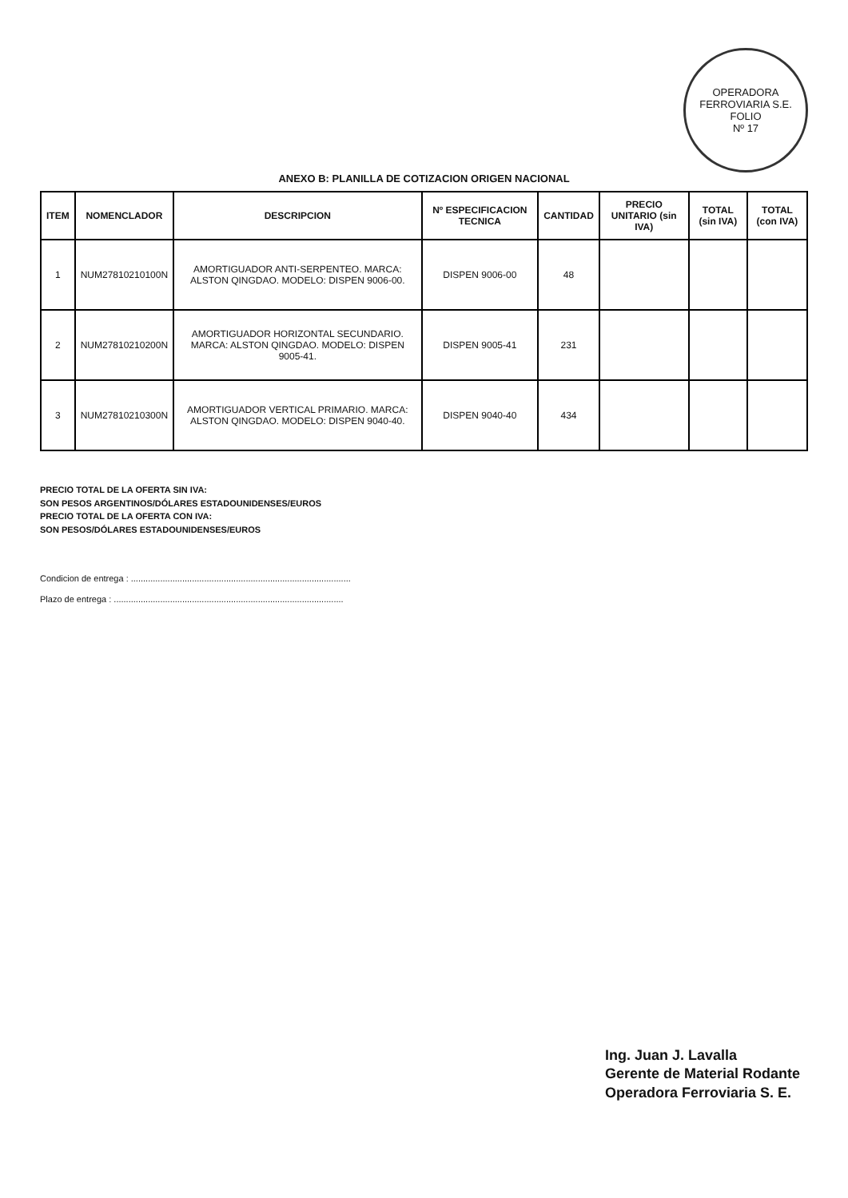OPERADORA FERROVIARIA S.E.
FOLIO
Nº 17
ANEXO B: PLANILLA DE COTIZACION ORIGEN NACIONAL
| ITEM | NOMENCLADOR | DESCRIPCION | Nº ESPECIFICACION TECNICA | CANTIDAD | PRECIO UNITARIO (sin IVA) | TOTAL (sin IVA) | TOTAL (con IVA) |
| --- | --- | --- | --- | --- | --- | --- | --- |
| 1 | NUM27810210100N | AMORTIGUADOR ANTI-SERPENTEO. MARCA: ALSTON QINGDAO. MODELO: DISPEN 9006-00. | DISPEN 9006-00 | 48 | | | |
| 2 | NUM27810210200N | AMORTIGUADOR HORIZONTAL SECUNDARIO. MARCA: ALSTON QINGDAO. MODELO: DISPEN 9005-41. | DISPEN 9005-41 | 231 | | | |
| 3 | NUM27810210300N | AMORTIGUADOR VERTICAL PRIMARIO. MARCA: ALSTON QINGDAO. MODELO: DISPEN 9040-40. | DISPEN 9040-40 | 434 | | | |
PRECIO TOTAL DE LA OFERTA SIN IVA:
SON PESOS ARGENTINOS/DÓLARES ESTADOUNIDENSES/EUROS
PRECIO TOTAL DE LA OFERTA CON IVA:
SON PESOS/DÓLARES ESTADOUNIDENSES/EUROS
Condicion de entrega : ..........................................................................................
Plazo de entrega : ..............................................................................................
Ing. Juan J. Lavalla
Gerente de Material Rodante
Operadora Ferroviaria S. E.